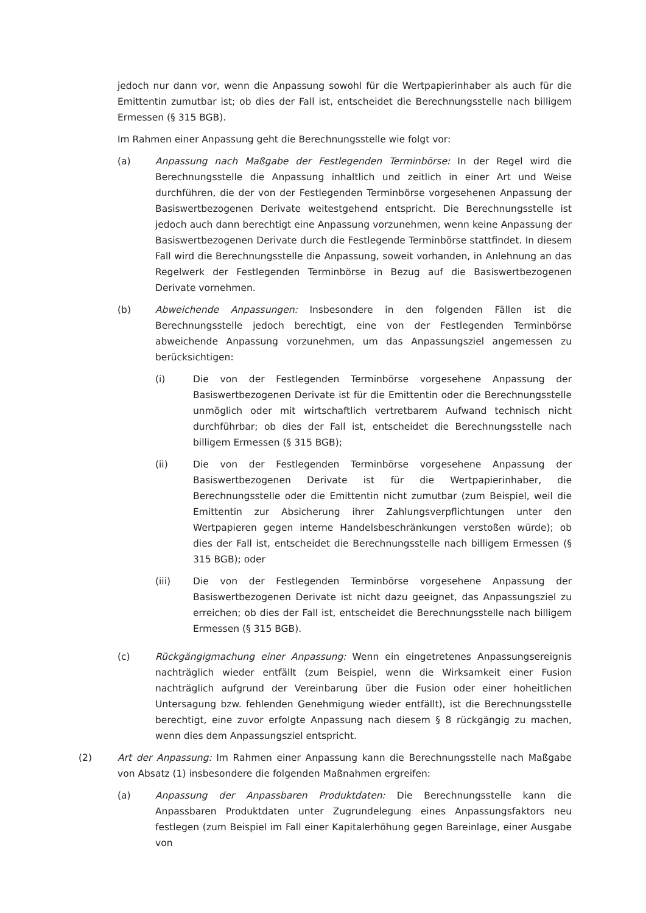jedoch nur dann vor, wenn die Anpassung sowohl für die Wertpapierinhaber als auch für die Emittentin zumutbar ist; ob dies der Fall ist, entscheidet die Berechnungsstelle nach billigem Ermessen (§ 315 BGB).
Im Rahmen einer Anpassung geht die Berechnungsstelle wie folgt vor:
(a) Anpassung nach Maßgabe der Festlegenden Terminbörse: In der Regel wird die Berechnungsstelle die Anpassung inhaltlich und zeitlich in einer Art und Weise durchführen, die der von der Festlegenden Terminbörse vorgesehenen Anpassung der Basiswertbezogenen Derivate weitestgehend entspricht. Die Berechnungsstelle ist jedoch auch dann berechtigt eine Anpassung vorzunehmen, wenn keine Anpassung der Basiswertbezogenen Derivate durch die Festlegende Terminbörse stattfindet. In diesem Fall wird die Berechnungsstelle die Anpassung, soweit vorhanden, in Anlehnung an das Regelwerk der Festlegenden Terminbörse in Bezug auf die Basiswertbezogenen Derivate vornehmen.
(b) Abweichende Anpassungen: Insbesondere in den folgenden Fällen ist die Berechnungsstelle jedoch berechtigt, eine von der Festlegenden Terminbörse abweichende Anpassung vorzunehmen, um das Anpassungsziel angemessen zu berücksichtigen:
(i) Die von der Festlegenden Terminbörse vorgesehene Anpassung der Basiswertbezogenen Derivate ist für die Emittentin oder die Berechnungsstelle unmöglich oder mit wirtschaftlich vertretbarem Aufwand technisch nicht durchführbar; ob dies der Fall ist, entscheidet die Berechnungsstelle nach billigem Ermessen (§ 315 BGB);
(ii) Die von der Festlegenden Terminbörse vorgesehene Anpassung der Basiswertbezogenen Derivate ist für die Wertpapierinhaber, die Berechnungsstelle oder die Emittentin nicht zumutbar (zum Beispiel, weil die Emittentin zur Absicherung ihrer Zahlungsverpflichtungen unter den Wertpapieren gegen interne Handelsbeschränkungen verstoßen würde); ob dies der Fall ist, entscheidet die Berechnungsstelle nach billigem Ermessen (§ 315 BGB); oder
(iii) Die von der Festlegenden Terminbörse vorgesehene Anpassung der Basiswertbezogenen Derivate ist nicht dazu geeignet, das Anpassungsziel zu erreichen; ob dies der Fall ist, entscheidet die Berechnungsstelle nach billigem Ermessen (§ 315 BGB).
(c) Rückgängigmachung einer Anpassung: Wenn ein eingetretenes Anpassungsereignis nachträglich wieder entfällt (zum Beispiel, wenn die Wirksamkeit einer Fusion nachträglich aufgrund der Vereinbarung über die Fusion oder einer hoheitlichen Untersagung bzw. fehlenden Genehmigung wieder entfällt), ist die Berechnungsstelle berechtigt, eine zuvor erfolgte Anpassung nach diesem § 8 rückgängig zu machen, wenn dies dem Anpassungsziel entspricht.
(2) Art der Anpassung: Im Rahmen einer Anpassung kann die Berechnungsstelle nach Maßgabe von Absatz (1) insbesondere die folgenden Maßnahmen ergreifen:
(a) Anpassung der Anpassbaren Produktdaten: Die Berechnungsstelle kann die Anpassbaren Produktdaten unter Zugrundelegung eines Anpassungsfaktors neu festlegen (zum Beispiel im Fall einer Kapitalerhöhung gegen Bareinlage, einer Ausgabe von